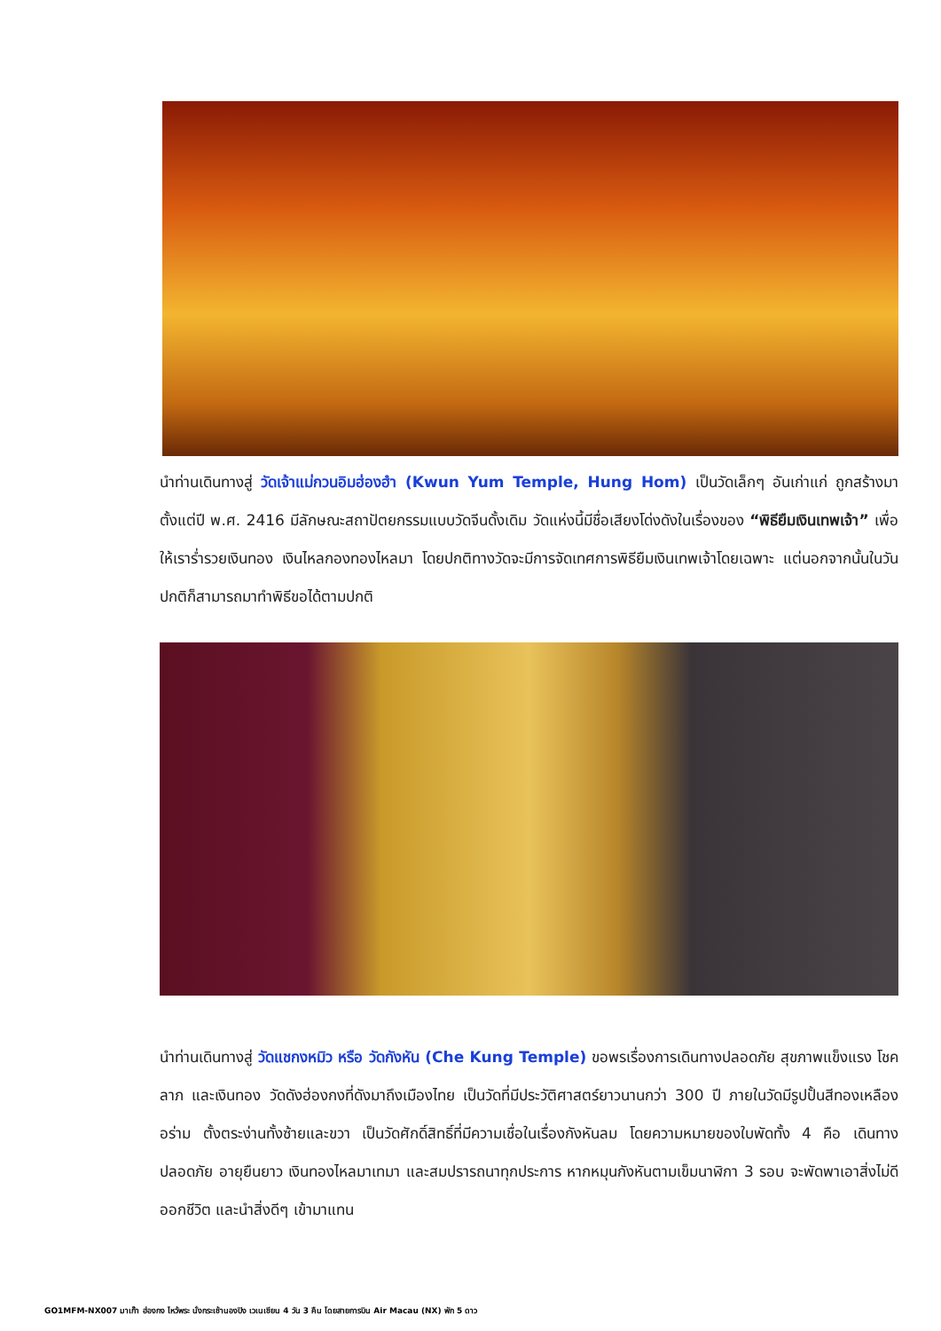นำท่านเดินทางสู่ วัดเจ้าแม่กวนอิมฮ่องฮำ (Kwun Yum Temple, Hung Hom) เป็นวัดเล็กๆ อันเก่าแก่ ถูกสร้างมาตั้งแต่ปี พ.ศ. 2416 มีลักษณะสถาปัตยกรรมแบบวัดจีนดั้งเดิม วัดแห่งนี้มีชื่อเสียงโด่งดังในเรื่องของ “พิธียืมเงินเทพเจ้า” เพื่อให้เราร่ำรวยเงินทอง เงินไหลกองทองไหลมา โดยปกติทางวัดจะมีการจัดเทศการพิธียืมเงินเทพเจ้าโดยเฉพาะ แต่นอกจากนั้นในวันปกติก็สามารถมาทำพิธีขอได้ตามปกติ
นำท่านเดินทางสู่ วัดแชกงหมิว หรือ วัดกังหัน (Che Kung Temple) ขอพรเรื่องการเดินทางปลอดภัย สุขภาพแข็งแรง โชคลาภ และเงินทอง วัดดังฮ่องกงที่ดังมาถึงเมืองไทย เป็นวัดที่มีประวัติศาสตร์ยาวนานกว่า 300 ปี ภายในวัดมีรูปปั้นสีทองเหลืองอร่าม ตั้งตระง่านทั้งซ้ายและขวา เป็นวัดศักดิ์สิทธิ์ที่มีความเชื่อในเรื่องกังหันลม โดยความหมายของใบพัดทั้ง 4 คือ เดินทางปลอดภัย อายุยืนยาว เงินทองไหลมาเทมา และสมปรารถนาทุกประการ หากหมุนกังหันตามเข็มนาฬิกา 3 รอบ จะพัดพาเอาสิ่งไม่ดีออกชีวิต และนำสิ่งดีๆ เข้ามาแทน
GO1MFM-NX007 มาเก๊า ฮ่องกง ไหว้พระ นั่งกระเช้านองปิง เวเนเชียน 4 วัน 3 คืน โดยสายการบิน Air Macau (NX) พัก 5 ดาว